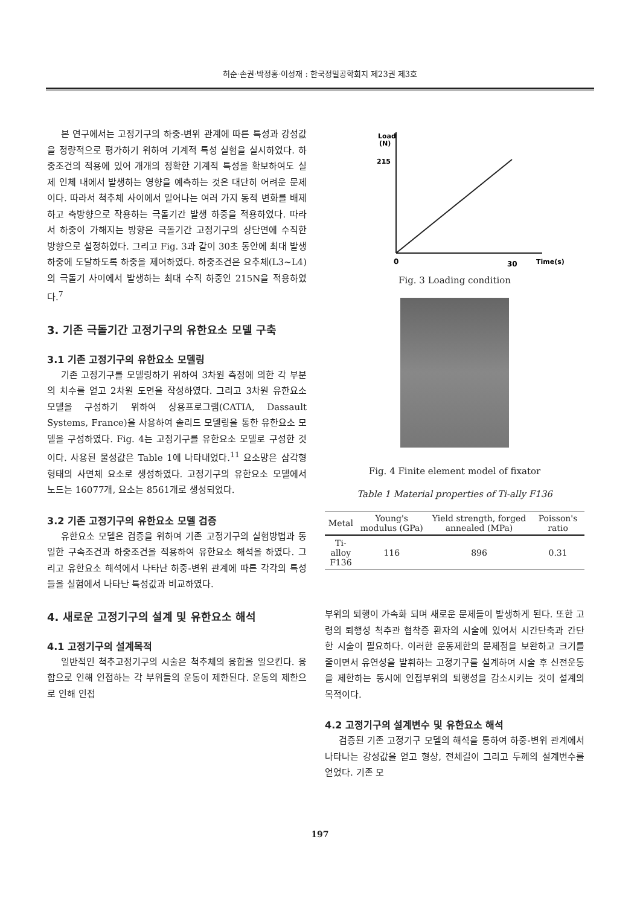허순·손권·박정홍·이성재 : 한국정밀공학회지 제23권 제3호
본 연구에서는 고정기구의 하중-변위 관계에 따른 특성과 강성값을 정량적으로 평가하기 위하여 기계적 특성 실험을 실시하였다. 하중조건의 적용에 있어 개개의 정확한 기계적 특성을 확보하여도 실제 인체 내에서 발생하는 영향을 예측하는 것은 대단히 어려운 문제이다. 따라서 척추체 사이에서 일어나는 여러 가지 동적 변화를 배제하고 축방향으로 작용하는 극돌기간 발생 하중을 적용하였다. 따라서 하중이 가해지는 방향은 극돌기간 고정기구의 상단면에 수직한 방향으로 설정하였다. 그리고 Fig. 3과 같이 30초 동안에 최대 발생 하중에 도달하도록 하중을 제어하였다. 하중조건은 요추체(L3~L4)의 극돌기 사이에서 발생하는 최대 수직 하중인 215N을 적용하였다.<sup>7</sup>
3. 기존 극돌기간 고정기구의 유한요소 모델 구축
3.1 기존 고정기구의 유한요소 모델링
기존 고정기구를 모델링하기 위하여 3차원 측정에 의한 각 부분의 치수를 얻고 2차원 도면을 작성하였다. 그리고 3차원 유한요소 모델을 구성하기 위하여 상용프로그램(CATIA, Dassault Systems, France)을 사용하여 솔리드 모델링을 통한 유한요소 모델을 구성하였다. Fig. 4는 고정기구를 유한요소 모델로 구성한 것이다. 사용된 물성값은 Table 1에 나타내었다.<sup>11</sup> 요소망은 삼각형 형태의 사면체 요소로 생성하였다. 고정기구의 유한요소 모델에서 노드는 16077개, 요소는 8561개로 생성되었다.
3.2 기존 고정기구의 유한요소 모델 검증
유한요소 모델은 검증을 위하여 기존 고정기구의 실험방법과 동일한 구속조건과 하중조건을 적용하여 유한요소 해석을 하였다. 그리고 유한요소 해석에서 나타난 하중-변위 관계에 따른 각각의 특성들을 실험에서 나타난 특성값과 비교하였다.
4. 새로운 고정기구의 설계 및 유한요소 해석
4.1 고정기구의 설계목적
일반적인 척추고정기구의 시술은 척추체의 융합을 일으킨다. 융합으로 인해 인접하는 각 부위들의 운동이 제한된다. 운동의 제한으로 인해 인접
Load
(N)
215
0
30
Time(s)
Fig. 3 Loading condition
Fig. 4 Finite element model of fixator
Table 1 Material properties of Ti-ally F136
| Metal | Young's modulus (GPa) | Yield strength, forged annealed (MPa) | Poisson's ratio |
| --- | --- | --- | --- |
| Ti-alloy F136 | 116 | 896 | 0.31 |
부위의 퇴행이 가속화 되며 새로운 문제들이 발생하게 된다. 또한 고령의 퇴행성 척추관 협착증 환자의 시술에 있어서 시간단축과 간단한 시술이 필요하다. 이러한 운동제한의 문제점을 보완하고 크기를 줄이면서 유연성을 발휘하는 고정기구를 설계하여 시술 후 신전운동을 제한하는 동시에 인접부위의 퇴행성을 감소시키는 것이 설계의 목적이다.
4.2 고정기구의 설계변수 및 유한요소 해석
검증된 기존 고정기구 모델의 해석을 통하여 하중-변위 관계에서 나타나는 강성값을 얻고 형상, 전체길이 그리고 두께의 설계변수를 얻었다. 기존 모
197